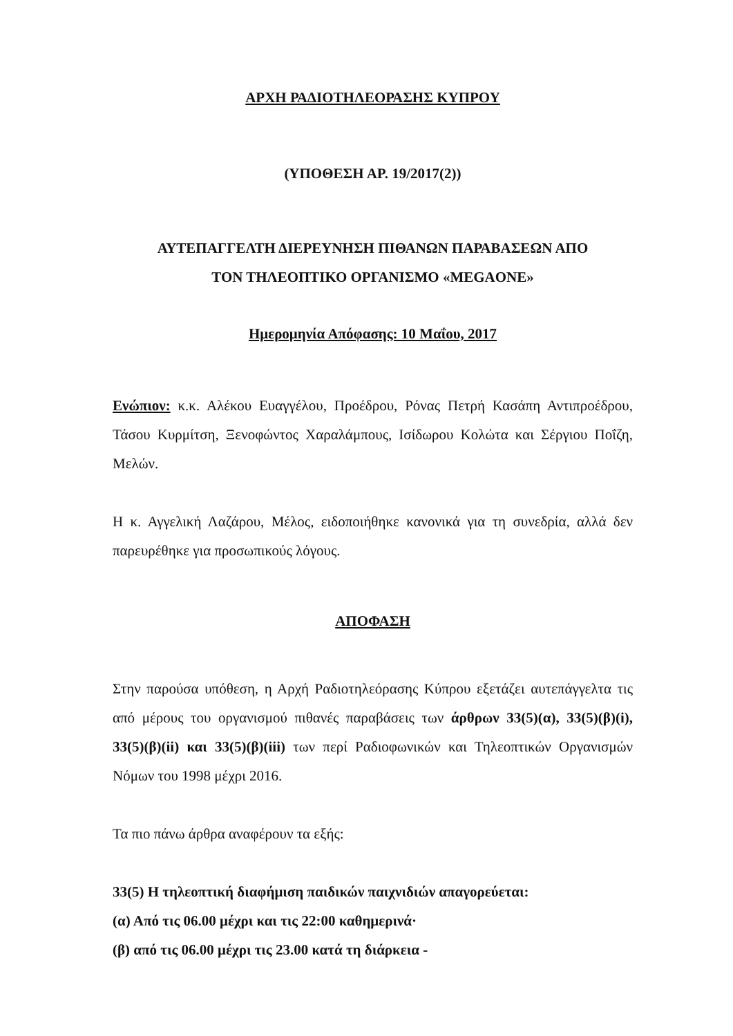ΑΡΧΗ ΡΑΔΙΟΤΗΛΕΟΡΑΣΗΣ ΚΥΠΡΟΥ
(ΥΠΟΘΕΣΗ ΑΡ. 19/2017(2))
ΑΥΤΕΠΑΓΓΕΛΤΗ ΔΙΕΡΕΥΝΗΣΗ ΠΙΘΑΝΩΝ ΠΑΡΑΒΑΣΕΩΝ ΑΠΟ
ΤΟΝ ΤΗΛΕΟΠΤΙΚΟ ΟΡΓΑΝΙΣΜΟ «MEGAONE»
Ημερομηνία Απόφασης: 10 Μαΐου, 2017
Ενώπιον: κ.κ. Αλέκου Ευαγγέλου, Προέδρου, Ρόνας Πετρή Κασάπη Αντιπροέδρου, Τάσου Κυρμίτση, Ξενοφώντος Χαραλάμπους, Ισίδωρου Κολώτα και Σέργιου Ποΐζη, Μελών.
Η κ. Αγγελική Λαζάρου, Μέλος, ειδοποιήθηκε κανονικά για τη συνεδρία, αλλά δεν παρευρέθηκε για προσωπικούς λόγους.
ΑΠΟΦΑΣΗ
Στην παρούσα υπόθεση, η Αρχή Ραδιοτηλεόρασης Κύπρου εξετάζει αυτεπάγγελτα τις από μέρους του οργανισμού πιθανές παραβάσεις των άρθρων 33(5)(α), 33(5)(β)(i), 33(5)(β)(ii) και 33(5)(β)(iii) των περί Ραδιοφωνικών και Τηλεοπτικών Οργανισμών Νόμων του 1998 μέχρι 2016.
Τα πιο πάνω άρθρα αναφέρουν τα εξής:
33(5) Η τηλεοπτική διαφήμιση παιδικών παιχνιδιών απαγορεύεται:
(α) Από τις 06.00 μέχρι και τις 22:00 καθημερινά·
(β) από τις 06.00 μέχρι τις 23.00 κατά τη διάρκεια -